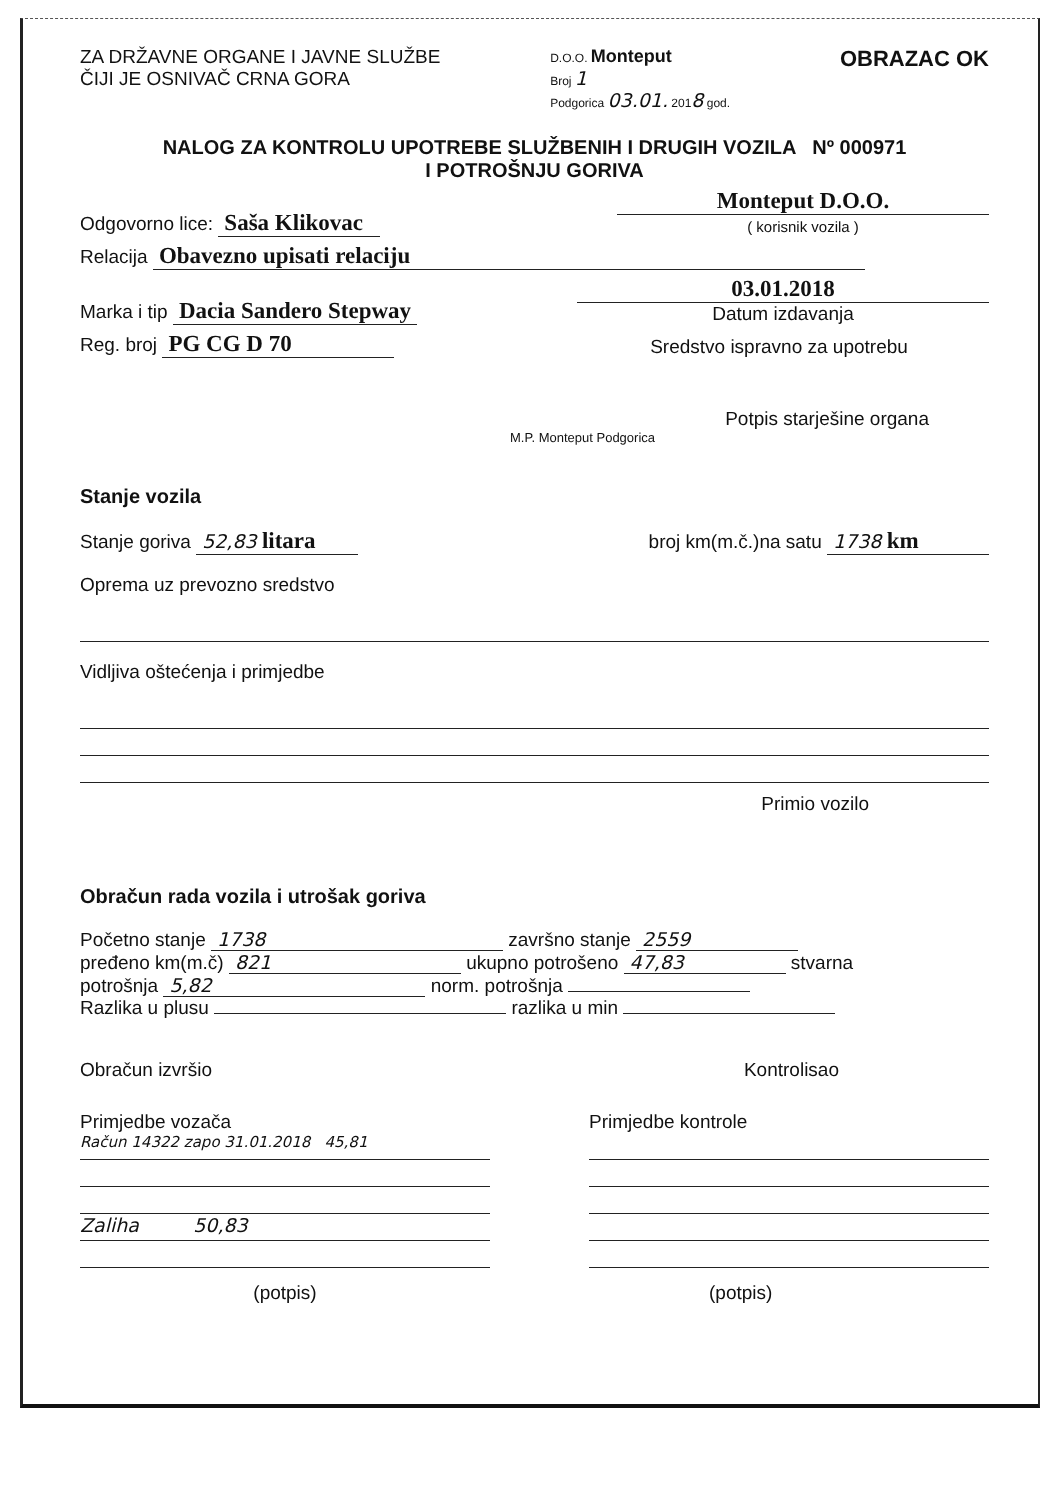ZA DRŽAVNE ORGANE I JAVNE SLUŽBE
ČIJI JE OSNIVAČ CRNA GORA
D.O.O. Monteput
Broj 1
Podgorica 03.01. 2018 god.
OBRAZAC OK
NALOG ZA KONTROLU UPOTREBE SLUŽBENIH I DRUGIH VOZILA Nº 000971
I POTROŠNJU GORIVA
Odgovorno lice: Saša Klikovac
Monteput D.O.O.
( korisnik vozila )
Relacija Obavezno upisati relaciju
Marka i tip Dacia Sandero Stepway
03.01.2018
Datum izdavanja
Reg. broj PG CG D 70
Sredstvo ispravno za upotrebu
Potpis starješine organa
M.P. Monteput Podgorica
Stanje vozila
Stanje goriva 52,83 litara
broj km(m.č.)na satu 1738 km
Oprema uz prevozno sredstvo
Vidljiva oštećenja i primjedbe
Primio vozilo
Obračun rada vozila i utrošak goriva
Početno stanje 1738 završno stanje 2559
pređeno km(m.č) 821 ukupno potrošeno 47,83 stvarna
potrošnja 5,82 norm. potrošnja
Razlika u plusu razlika u min
Obračun izvršio
Kontrolisao
Primjedbe vozača
Račun 14322 zapo 31.01.2018 45,81
Zaliha 50,83
(potpis)
Primjedbe kontrole
(potpis)